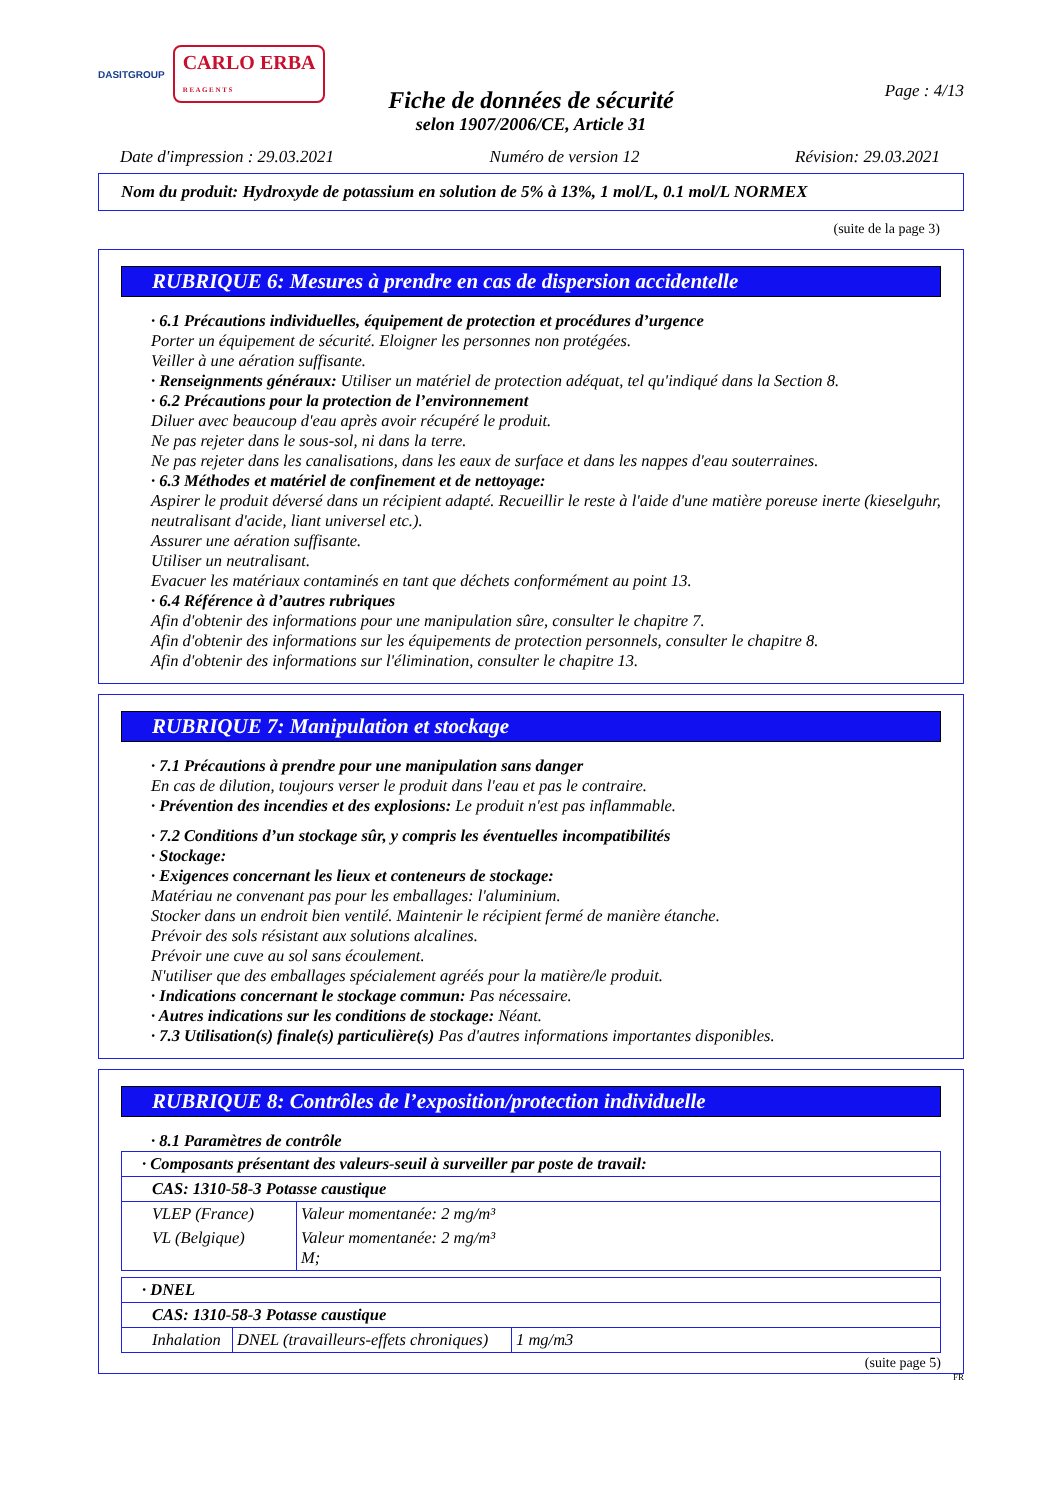DASITGROUP CARLO ERBA
R E A G E N T S
Page : 4/13
Fiche de données de sécurité
selon 1907/2006/CE, Article 31
Date d'impression : 29.03.2021 Numéro de version 12 Révision: 29.03.2021
Nom du produit: Hydroxyde de potassium en solution de 5% à 13%, 1 mol/L, 0.1 mol/L NORMEX
(suite de la page 3)
RUBRIQUE 6: Mesures à prendre en cas de dispersion accidentelle
· 6.1 Précautions individuelles, équipement de protection et procédures d’urgence
Porter un équipement de sécurité. Eloigner les personnes non protégées.
Veiller à une aération suffisante.
· Renseignments généraux: Utiliser un matériel de protection adéquat, tel qu'indiqué dans la Section 8.
· 6.2 Précautions pour la protection de l’environnement
Diluer avec beaucoup d'eau après avoir récupéré le produit.
Ne pas rejeter dans le sous-sol, ni dans la terre.
Ne pas rejeter dans les canalisations, dans les eaux de surface et dans les nappes d'eau souterraines.
· 6.3 Méthodes et matériel de confinement et de nettoyage:
Aspirer le produit déversé dans un récipient adapté. Recueillir le reste à l'aide d'une matière poreuse inerte (kieselguhr, neutralisant d'acide, liant universel etc.).
Assurer une aération suffisante.
Utiliser un neutralisant.
Evacuer les matériaux contaminés en tant que déchets conformément au point 13.
· 6.4 Référence à d’autres rubriques
Afin d'obtenir des informations pour une manipulation sûre, consulter le chapitre 7.
Afin d'obtenir des informations sur les équipements de protection personnels, consulter le chapitre 8.
Afin d'obtenir des informations sur l'élimination, consulter le chapitre 13.
RUBRIQUE 7: Manipulation et stockage
· 7.1 Précautions à prendre pour une manipulation sans danger
En cas de dilution, toujours verser le produit dans l'eau et pas le contraire.
· Prévention des incendies et des explosions: Le produit n'est pas inflammable.
· 7.2 Conditions d’un stockage sûr, y compris les éventuelles incompatibilités
· Stockage:
· Exigences concernant les lieux et conteneurs de stockage:
Matériau ne convenant pas pour les emballages: l'aluminium.
Stocker dans un endroit bien ventilé. Maintenir le récipient fermé de manière étanche.
Prévoir des sols résistant aux solutions alcalines.
Prévoir une cuve au sol sans écoulement.
N'utiliser que des emballages spécialement agréés pour la matière/le produit.
· Indications concernant le stockage commun: Pas nécessaire.
· Autres indications sur les conditions de stockage: Néant.
· 7.3 Utilisation(s) finale(s) particulière(s) Pas d'autres informations importantes disponibles.
RUBRIQUE 8: Contrôles de l’exposition/protection individuelle
· 8.1 Paramètres de contrôle
| · Composants présentant des valeurs-seuil à surveiller par poste de travail: | |
| CAS: 1310-58-3 Potasse caustique | |
| VLEP (France) | Valeur momentanée: 2 mg/m³ |
| VL (Belgique) | Valeur momentanée: 2 mg/m³ M; |
| · DNEL | | |
| CAS: 1310-58-3 Potasse caustique | | |
| Inhalation | DNEL (travailleurs-effets chroniques) | 1 mg/m3 |
(suite page 5)
FR